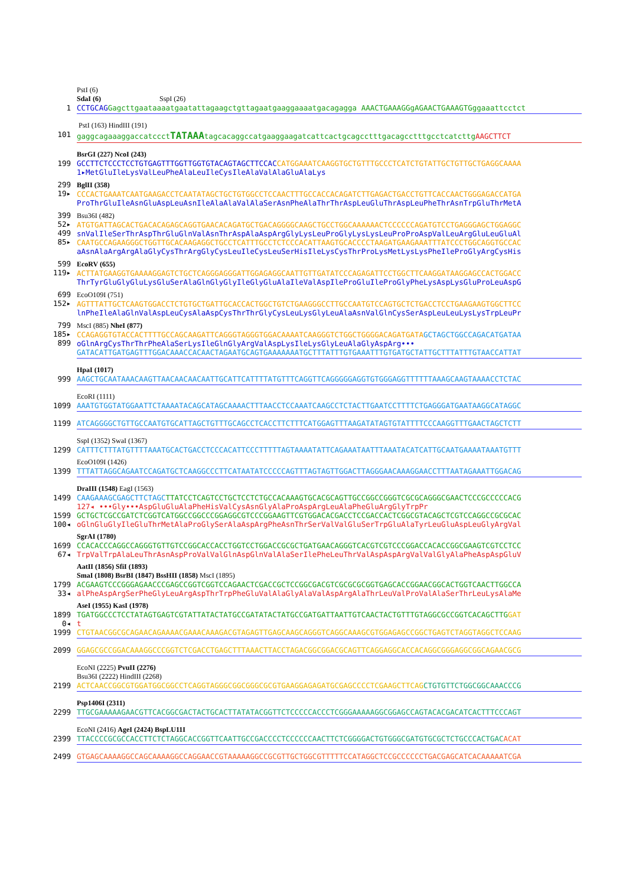1 PstI (6)
SdaI (6) SspI (26)
CCTGCAG Gagcttgaataaaatgaatattagaagctgttagaatgaaggaaaatgacagagga AAACTGAAAGGgAGAACTGAAAGTGggaaattcctct
101 PstI (163) HindIII (191)
gaggcagaaaggaccatccctTATAAAtagcacaggccatgaaggaagatcattcactgcagcctttgacagcctttgcctcatcttg AAGCTTCT
199 BsrGI (227) NcoI (243)
GCCTTCTCCCTCCTGTGAGTTTGGTTGGTGTACAGTAGCTTCCAC CATGGAAATCAAGGTGCTGTTTGCCCTCATCTGTATTGCTGTTGCTGAGGCAAAA
1▸MetGluIleLysValLeuPheAlaLeuIleCysIleAlaValAlaGluAlaLys
299
19▸
BglII (358)
CCCACTGAAATCAATGAAGACCTCAATATAGCTGCTGTGGCCTCCAACTTTGCCACCACAGATCTTGAGACTGACCTGTTCACCAACTGGGAGACCATGA
ProThrGluIleAsnGluAspLeuAsnIleAlaAlaValAlaSerAsnPheAlaThrThrAspLeuGluThrAspLeuPheThrAsnTrpGluThrMetA
399
52▸
499
85▸
Bsu36I (482)
ATGTGATTAGCACTGACACAGAGCAGGTGAACACAGATGCTGACAGGGGCAAGCTGCCTGGCAAAAAACTCCCCCCAGATGTCCTGAGGGAGCTGGAGGC
snValIleSerThrAspThrGluGlnValAsnThrAspAlaAspArgGlyLysLeuProGlyLysLysLeuProProAspValLeuArgGluLeuGluAl
CAATGCCAGAAGGGCTGGTTGCACAAGAGGCTGCCTCATTTGCCTCTCCCACATTAAGTGCACCCCTAAGATGAAGAAATTTATCCCTGGCAGGTGCCAC
aAsnAlaArgArgAlaGlyCysThrArgGlyCysLeuIleCysLeuSerHisIleLysCysThrProLysMetLysLysPheIleProGlyArgCysHis
599
119▸
EcoRV (655)
ACTTATGAAGGTGAAAAGGAGTCTGCTCAGGGAGGGATTGGAGAGGCAATTGTTGATATCCCAGAGATTCCTGGCTTCAAGGATAAGGAGCCACTGGACC
ThrTyrGluGlyGluLysGluSerAlaGlnGlyGlyIleGlyGluAlaIleValAspIleProGluIleProGlyPheLysAspLysGluProLeuAspG
699
152▸
EcoO109I (751)
AGTTTATTGCTCAAGTGGACCTCTGTGCTGATTGCACCACTGGCTGTCTGAAGGGCCTTGCCAATGTCCAGTGCTCTGACCTCCTGAAGAAGTGGCTTCC
lnPheIleAlaGlnValAspLeuCysAlaAspCysThrThrGlyCysLeuLysGlyLeuAlaAsnValGlnCysSerAspLeuLeuLysLysTrpLeuPr
799
185▸
899
MscI (885) NheI (877)
CCAGAGGTGTACCACTTTTGCCAGCAAGATTCAGGGTAGGGTGGACAAAATCAAGGGTCTGGCTGGGGACAGATGATA GCTAGCTGGCCAGACATGATAA
oGlnArgCysThrThrPheAlaSerLysIleGlnGlyArgValAspLysIleLysGlyLeuAlaGlyAspArg•••
GATACATTGATGAGTTTGGACAAACCACAACTAGAATGCAGTGAAAAAAATGCTTTATTTGTGAAATTTGTGATGCTATTGCTTTATTTGTAACCATTAT
999 HpaI (1017)
AAGCTGCAATAAACAAGTTAACAACAACAATTGCATTCATTTTATGTTTCAGGTTCAGGGGGAGGTGTGGGAGGTTTTTTAAAGCAAGTAAAACCTCTAC
1099 EcoRI (1111)
AAATGTGGTATGGAATTCTAAAATACAGCATAGCAAAACTTTAACCTCCAAATCAAGCCTCTACTTGAATCCTTTTCTGAGGGATGAATAAGGCATAGGC
1199 ATCAGGGGCTGTTGCCAATGTGCATTAGCTGTTTGCAGCCTCACCTTCTTTCATGGAGTTTAAGATATAGTGTATTTTCCCAAGGTTTGAACTAGCTCTT
1299 SspI (1352) SwaI (1367)
CATTTCTTTATGTTTTAAATGCACTGACCTCCCACATTCCCTTTTTAGTAAAATATTCAGAAATAATTTAAATACATCATTGCAATGAAAATAAATGTTT
1399 EcoO109I (1426)
TTTATTAGGCAGAATCCAGATGCTCAAGGCCCTTCATAATATCCCCCAGTTTAGTAGTTGGACTTAGGGAACAAAGGAACCTTTAATAGAAATTGGACAG
1499
1599
100◂
DraIII (1548) EagI (1563)
CAAGAAAGCGAGCTTCTAGC TTATCCTCAGTCCTGCTCCTCTGCCACAAAGTGCACGCAGTTGCCGGCCGGGTCGCGCAGGGCGAACTCCCGCCCCCACG
127◂ •••Gly•••AspGluGluAlaPheHisValCysAsnGlyAlaProAspArgLeuAlaPheGluArgGlyTrpPr
GCTGCTCGCCGATCTCGGTCATGGCCGGCCCGGAGGCGTCCCGGAAGTTCGTGGACACGACCTCCGACCACTCGGCGTACAGCTCGTCCAGGCCGCGCAC
oGlnGluGlyIleGluThrMetAlaProGlySerAlaAspArgPheAsnThrSerValValGluSerTrpGluAlaTyrLeuGluAspLeuGlyArgVal
1699
67◂
SgrAI (1780)
CCACACCCAGGCCAGGGTGTTGTCCGGCACCACCTGGTCCTGGACCGCGCTGATGAACAGGGTCACGTCGTCCCGGACCACACCGGCGAAGTCGTCCTCC
TrpValTrpAlaLeuThrAsnAspProValValGlnAspGlnValAlaSerIlePheLeuThrValAspAspArgValValGlyAlaPheAspAspGluV
1799
33◂
AatII (1856) SfiI (1893)
SmaI (1808) BsrBI (1847) BssHII (1858) MscI (1895)
ACGAAGTCCCGGGAGAACCCGAGCCGGTCGGTCCAGAACTCGACCGCTCCGGCGACGTCGCGCGCGGTGAGCACCGGAACGGCACTGGTCAACTTGGCCA
alPheAspArgSerPheGlyLeuArgAspThrTrpPheGluValAlaGlyAlaValAspArgAlaThrLeuValProValAlaSerThrLeuLysAlaMe
1899
0◂
1999
AseI (1955) KasI (1978)
TGATGGCCCTCCTATAGTGAGTCGTATTATACTATGCCGATATACTATGCCGATGATTAATTGTCAACTACTGTTTGTAGGCGCCGGTCACAGCTTG GAT
t
CTGTAACGGCGCAGAACAGAAAACGAAACAAAGACGTAGAGTTGAGCAAGCAGGGTCAGGCAAAGCGTGGAGAGCCGGCTGAGTCTAGGTAGGCTCCAAG
2099 GGAGCGCCGGACAAAGGCCCGGTCTCGACCTGAGCTTTAAACTTACCTAGACGGCGGACGCAGTTCAGGAGGCACCACAGGCGGGAGGCGGCAGAACGCG
2199 EcoNI (2225) PvuII (2276)
Bsu36I (2222) HindIII (2268)
ACTCAACCGGCGTGGATGGCGGCCTCAGGTAGGGCGGCGGGCGCGTGAAGGAGAGATGCGAGCCCCTCGAAGCTTCAG CTGTGTTCTGGCGGCAAACCCG
2299 Psp1406I (2311)
TTGCGAAAAAGAACGTTCACGGCGACTACTGCACTTATATACGGTTCTCCCCCACCCTCGGGAAAAAGGCGGAGCCAGTACACGACATCACTTTCCCAGT
2399 EcoNI (2416) AgeI (2424) BspLU11I
TTACCCCGCGCCACCTTCTCTAGGCACCGGTTCAATTGCCGACCCCTCCCCCCAACTTCTCGGGGACTGTGGGCGATGTGCGCTCTGCCCACTGAC ACAT
2499 GTGAGCAAAAGGCCAGCAAAAGGCCAGGAACCGTAAAAAGGCCGCGTTGCTGGCGTTTTTCCATAGGCTCCGCCCCCCTGACGAGCATCACAAAAATCGA